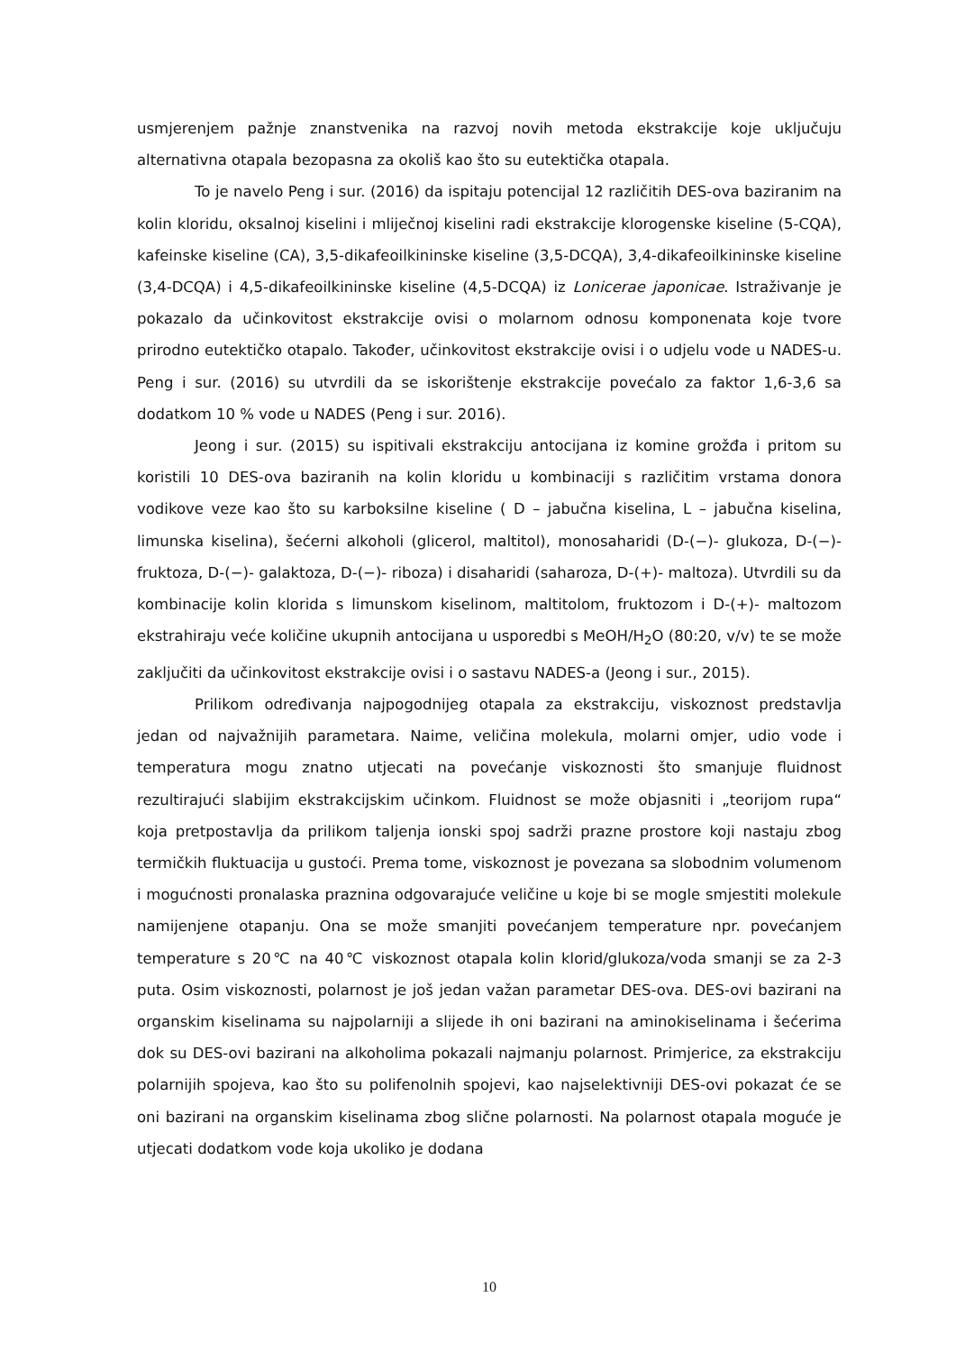usmjerenjem pažnje znanstvenika na razvoj novih metoda ekstrakcije koje uključuju alternativna otapala bezopasna za okoliš kao što su eutektička otapala.
To je navelo Peng i sur. (2016) da ispitaju potencijal 12 različitih DES-ova baziranim na kolin kloridu, oksalnoj kiselini i mliječnoj kiselini radi ekstrakcije klorogenske kiseline (5-CQA), kafeinske kiseline (CA), 3,5-dikafeoilkininske kiseline (3,5-DCQA), 3,4-dikafeoilkininske kiseline (3,4-DCQA) i 4,5-dikafeoilkininske kiseline (4,5-DCQA) iz Lonicerae japonicae. Istraživanje je pokazalo da učinkovitost ekstrakcije ovisi o molarnom odnosu komponenata koje tvore prirodno eutektičko otapalo. Također, učinkovitost ekstrakcije ovisi i o udjelu vode u NADES-u. Peng i sur. (2016) su utvrdili da se iskorištenje ekstrakcije povećalo za faktor 1,6-3,6 sa dodatkom 10 % vode u NADES (Peng i sur. 2016).
Jeong i sur. (2015) su ispitivali ekstrakciju antocijana iz komine grožđa i pritom su koristili 10 DES-ova baziranih na kolin kloridu u kombinaciji s različitim vrstama donora vodikove veze kao što su karboksilne kiseline ( D – jabučna kiselina, L – jabučna kiselina, limunska kiselina), šećerni alkoholi (glicerol, maltitol), monosaharidi (D-(−)- glukoza, D-(−)- fruktoza, D-(−)- galaktoza, D-(−)- riboza) i disaharidi (saharoza, D-(+)- maltoza). Utvrdili su da kombinacije kolin klorida s limunskom kiselinom, maltitolom, fruktozom i D-(+)- maltozom ekstrahiraju veće količine ukupnih antocijana u usporedbi s MeOH/H<sub>2</sub>O (80:20, v/v) te se može zaključiti da učinkovitost ekstrakcije ovisi i o sastavu NADES-a (Jeong i sur., 2015).
Prilikom određivanja najpogodnijeg otapala za ekstrakciju, viskoznost predstavlja jedan od najvažnijih parametara. Naime, veličina molekula, molarni omjer, udio vode i temperatura mogu znatno utjecati na povećanje viskoznosti što smanjuje fluidnost rezultirajući slabijim ekstrakcijskim učinkom. Fluidnost se može objasniti i „teorijom rupa“ koja pretpostavlja da prilikom taljenja ionski spoj sadrži prazne prostore koji nastaju zbog termičkih fluktuacija u gustoći. Prema tome, viskoznost je povezana sa slobodnim volumenom i mogućnosti pronalaska praznina odgovarajuće veličine u koje bi se mogle smjestiti molekule namijenjene otapanju. Ona se može smanjiti povećanjem temperature npr. povećanjem temperature s 20℃ na 40℃ viskoznost otapala kolin klorid/glukoza/voda smanji se za 2-3 puta. Osim viskoznosti, polarnost je još jedan važan parametar DES-ova. DES-ovi bazirani na organskim kiselinama su najpolarniji a slijede ih oni bazirani na aminokiselinama i šećerima dok su DES-ovi bazirani na alkoholima pokazali najmanju polarnost. Primjerice, za ekstrakciju polarnijih spojeva, kao što su polifenolnih spojevi, kao najselektivniji DES-ovi pokazat će se oni bazirani na organskim kiselinama zbog slične polarnosti. Na polarnost otapala moguće je utjecati dodatkom vode koja ukoliko je dodana
10